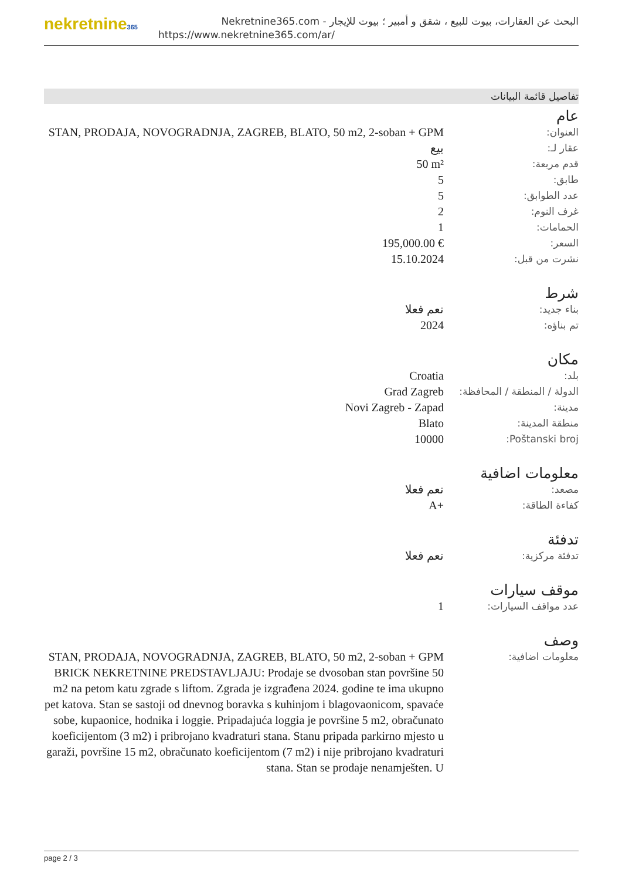nekretnine365
البحث عن العقارات، بيوت للبيع ، شقق و أمبير ؛ بيوت للإيجار - Nekretnine365.com
https://www.nekretnine365.com/ar/
تفاصيل قائمة البيانات
عام
| العنوان: | STAN, PRODAJA, NOVOGRADNJA, ZAGREB, BLATO, 50 m2, 2-soban + GPM |
| عقار لـ: | بيع |
| قدم مربعة: | 50 m² |
| طابق: | 5 |
| عدد الطوابق: | 5 |
| غرف النوم: | 2 |
| الحمامات: | 1 |
| السعر: | 195,000.00 € |
| نشرت من قبل: | 15.10.2024 |
شرط
| بناء جديد: | نعم فعلا |
| تم بناؤه: | 2024 |
مكان
| بلد: | Croatia |
| الدولة / المنطقة / المحافظة: | Grad Zagreb |
| مدينة: | Novi Zagreb - Zapad |
| منطقة المدينة: | Blato |
| Poštanski broj: | 10000 |
معلومات اضافية
| مصعد: | نعم فعلا |
| كفاءة الطاقة: | A+ |
تدفئة
| تدفئة مركزية: | نعم فعلا |
موقف سيارات
| عدد مواقف السيارات: | 1 |
وصف
| معلومات اضافية: | STAN, PRODAJA, NOVOGRADNJA, ZAGREB, BLATO, 50 m2, 2-soban + GPM BRICK NEKRETNINE PREDSTAVLJAJU: Prodaje se dvosoban stan površine 50 m2 na petom katu zgrade s liftom. Zgrada je izgrađena 2024. godine te ima ukupno pet katova. Stan se sastoji od dnevnog boravka s kuhinjom i blagovaonicom, spavaće sobe, kupaonice, hodnika i loggie. Pripadajuća loggia je površine 5 m2, obračunato koeficijentom (3 m2) i pribrojano kvadraturi stana. Stanu pripada parkirno mjesto u garaži, površine 15 m2, obračunato koeficijentom (7 m2) i nije pribrojano kvadraturi stana. Stan se prodaje nenamješten. U |
page 2 / 3